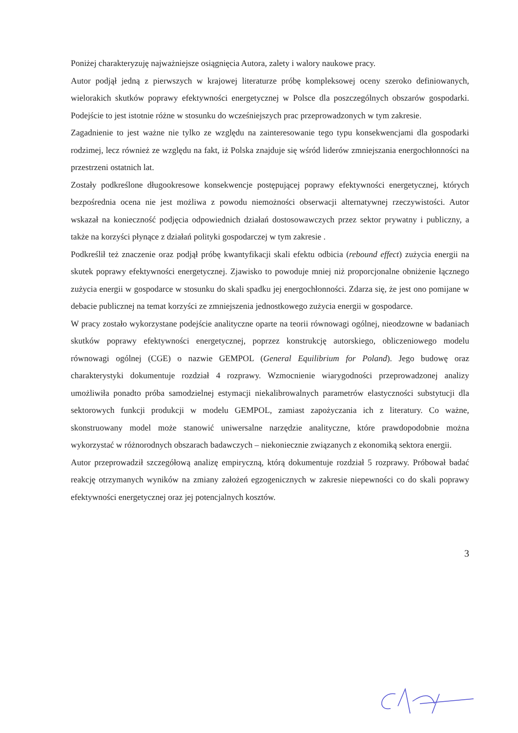Poniżej charakteryzuję najważniejsze osiągnięcia Autora, zalety i walory naukowe pracy.
Autor podjął jedną z pierwszych w krajowej literaturze próbę kompleksowej oceny szeroko definiowanych, wielorakich skutków poprawy efektywności energetycznej w Polsce dla poszczególnych obszarów gospodarki. Podejście to jest istotnie różne w stosunku do wcześniejszych prac przeprowadzonych w tym zakresie.
Zagadnienie to jest ważne nie tylko ze względu na zainteresowanie tego typu konsekwencjami dla gospodarki rodzimej, lecz również ze względu na fakt, iż Polska znajduje się wśród liderów zmniejszania energochłonności na przestrzeni ostatnich lat.
Zostały podkreślone długookresowe konsekwencje postępującej poprawy efektywności energetycznej, których bezpośrednia ocena nie jest możliwa z powodu niemożności obserwacji alternatywnej rzeczywistości. Autor wskazał na konieczność podjęcia odpowiednich działań dostosowawczych przez sektor prywatny i publiczny, a także na korzyści płynące z działań polityki gospodarczej w tym zakresie .
Podkreślił też znaczenie oraz podjął próbę kwantyfikacji skali efektu odbicia (rebound effect) zużycia energii na skutek poprawy efektywności energetycznej. Zjawisko to powoduje mniej niż proporcjonalne obniżenie łącznego zużycia energii w gospodarce w stosunku do skali spadku jej energochłonności. Zdarza się, że jest ono pomijane w debacie publicznej na temat korzyści ze zmniejszenia jednostkowego zużycia energii w gospodarce.
W pracy zostało wykorzystane podejście analityczne oparte na teorii równowagi ogólnej, nieodzowne w badaniach skutków poprawy efektywności energetycznej, poprzez konstrukcję autorskiego, obliczeniowego modelu równowagi ogólnej (CGE) o nazwie GEMPOL (General Equilibrium for Poland). Jego budowę oraz charakterystyki dokumentuje rozdział 4 rozprawy. Wzmocnienie wiarygodności przeprowadzonej analizy umożliwiła ponadto próba samodzielnej estymacji niekalibrowalnych parametrów elastyczności substytucji dla sektorowych funkcji produkcji w modelu GEMPOL, zamiast zapożyczania ich z literatury. Co ważne, skonstruowany model może stanowić uniwersalne narzędzie analityczne, które prawdopodobnie można wykorzystać w różnorodnych obszarach badawczych – niekoniecznie związanych z ekonomiką sektora energii.
Autor przeprowadził szczegółową analizę empiryczną, którą dokumentuje rozdział 5 rozprawy. Próbował badać reakcję otrzymanych wyników na zmiany założeń egzogenicznych w zakresie niepewności co do skali poprawy efektywności energetycznej oraz jej potencjalnych kosztów.
3